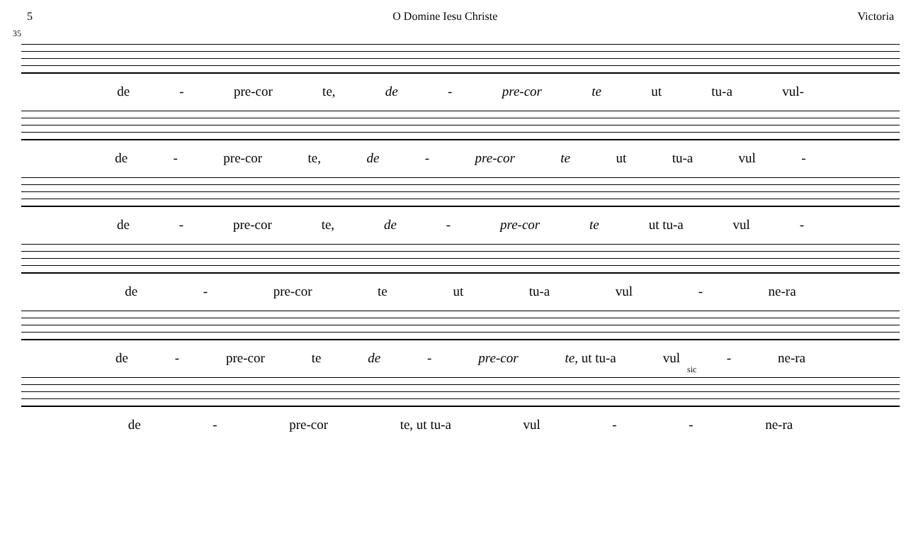5 O Domine Iesu Christe Victoria
35
de - pre-cor te, de - pre-cor te ut tu-a vul-
de - pre-cor te, de - pre-cor te ut tu-a vul -
de - pre-cor te, de - pre-cor te ut tu-a vul -
de - pre-cor te ut tu-a vul - ne-ra
de - pre-cor te de - pre-cor te, ut tu-a vul - ne-ra
sic
de - pre-cor te, ut tu-a vul - - ne-ra